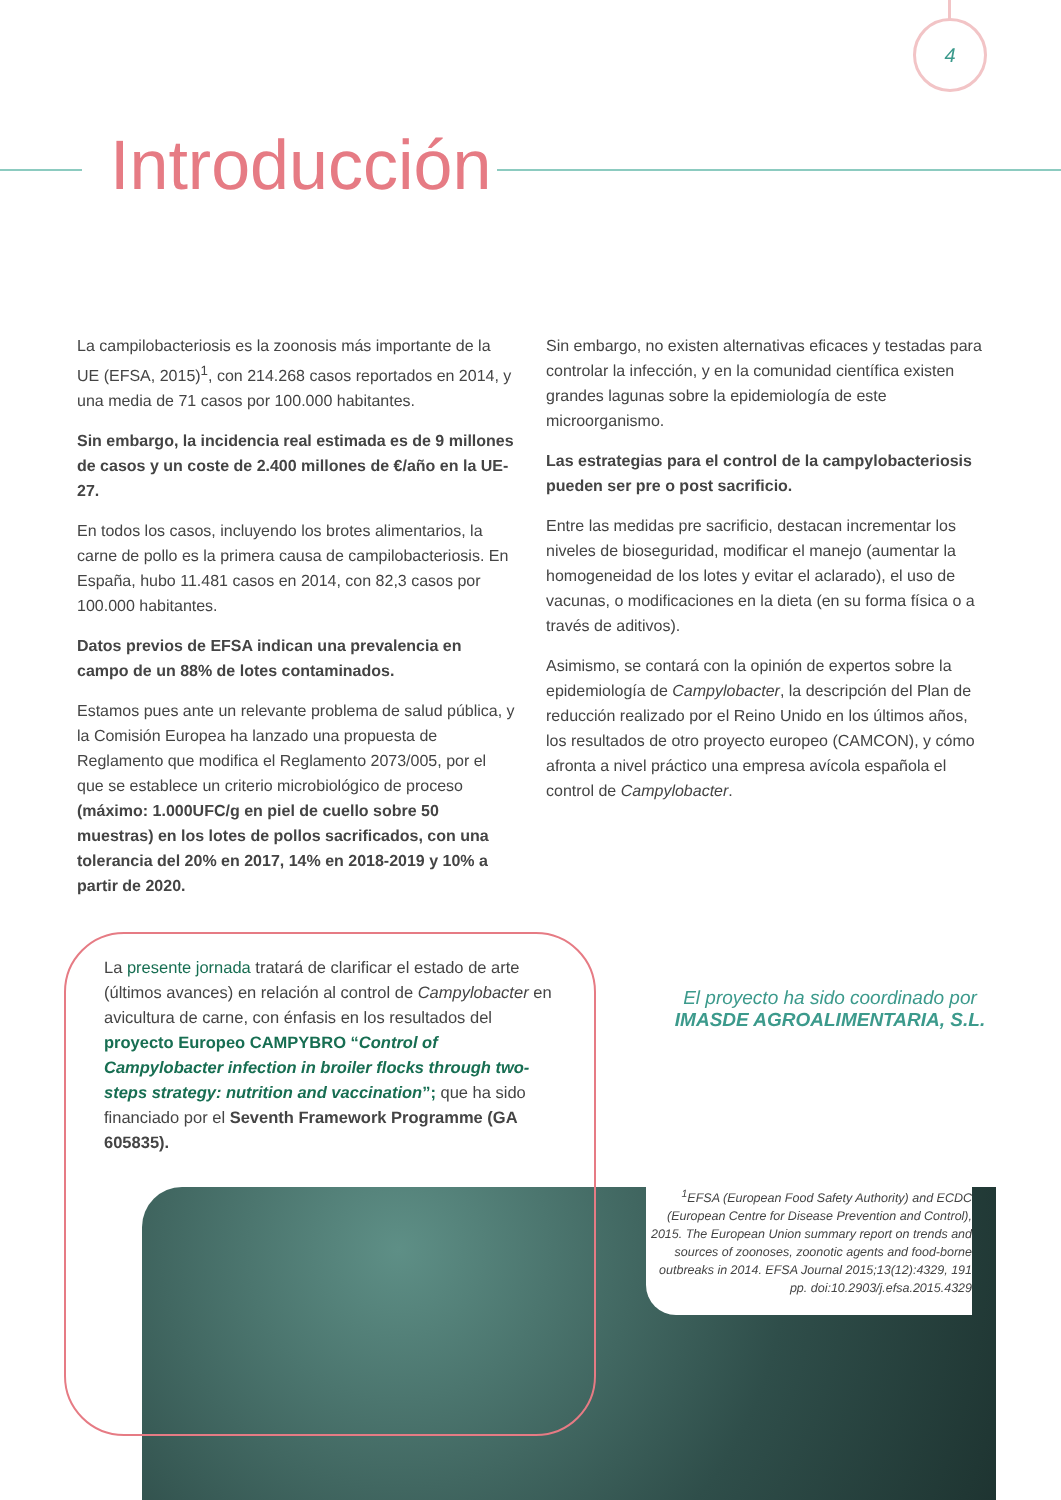4
Introducción
La campilobacteriosis es la zoonosis más importante de la UE (EFSA, 2015)<sup>1</sup>, con 214.268 casos reportados en 2014, y una media de 71 casos por 100.000 habitantes.
Sin embargo, la incidencia real estimada es de 9 millones de casos y un coste de 2.400 millones de €/año en la UE-27.
En todos los casos, incluyendo los brotes alimentarios, la carne de pollo es la primera causa de campilobacteriosis. En España, hubo 11.481 casos en 2014, con 82,3 casos por 100.000 habitantes.
Datos previos de EFSA indican una prevalencia en campo de un 88% de lotes contaminados.
Estamos pues ante un relevante problema de salud pública, y la Comisión Europea ha lanzado una propuesta de Reglamento que modifica el Reglamento 2073/005, por el que se establece un criterio microbiológico de proceso (máximo: 1.000UFC/g en piel de cuello sobre 50 muestras) en los lotes de pollos sacrificados, con una tolerancia del 20% en 2017, 14% en 2018-2019 y 10% a partir de 2020.
Sin embargo, no existen alternativas eficaces y testadas para controlar la infección, y en la comunidad científica existen grandes lagunas sobre la epidemiología de este microorganismo.
Las estrategias para el control de la campylobacteriosis pueden ser pre o post sacrificio.
Entre las medidas pre sacrificio, destacan incrementar los niveles de bioseguridad, modificar el manejo (aumentar la homogeneidad de los lotes y evitar el aclarado), el uso de vacunas, o modificaciones en la dieta (en su forma física o a través de aditivos).
Asimismo, se contará con la opinión de expertos sobre la epidemiología de Campylobacter, la descripción del Plan de reducción realizado por el Reino Unido en los últimos años, los resultados de otro proyecto europeo (CAMCON), y cómo afronta a nivel práctico una empresa avícola española el control de Campylobacter.
La presente jornada tratará de clarificar el estado de arte (últimos avances) en relación al control de Campylobacter en avicultura de carne, con énfasis en los resultados del proyecto Europeo CAMPYBRO “Control of Campylobacter infection in broiler flocks through two-steps strategy: nutrition and vaccination”; que ha sido financiado por el Seventh Framework Programme (GA 605835).
El proyecto ha sido coordinado por
IMASDE AGROALIMENTARIA, S.L.
<sup>1</sup> EFSA (European Food Safety Authority) and ECDC (European Centre for Disease Prevention and Control), 2015. The European Union summary report on trends and sources of zoonoses, zoonotic agents and food-borne outbreaks in 2014. EFSA Journal 2015;13(12):4329, 191 pp. doi:10.2903/j.efsa.2015.4329